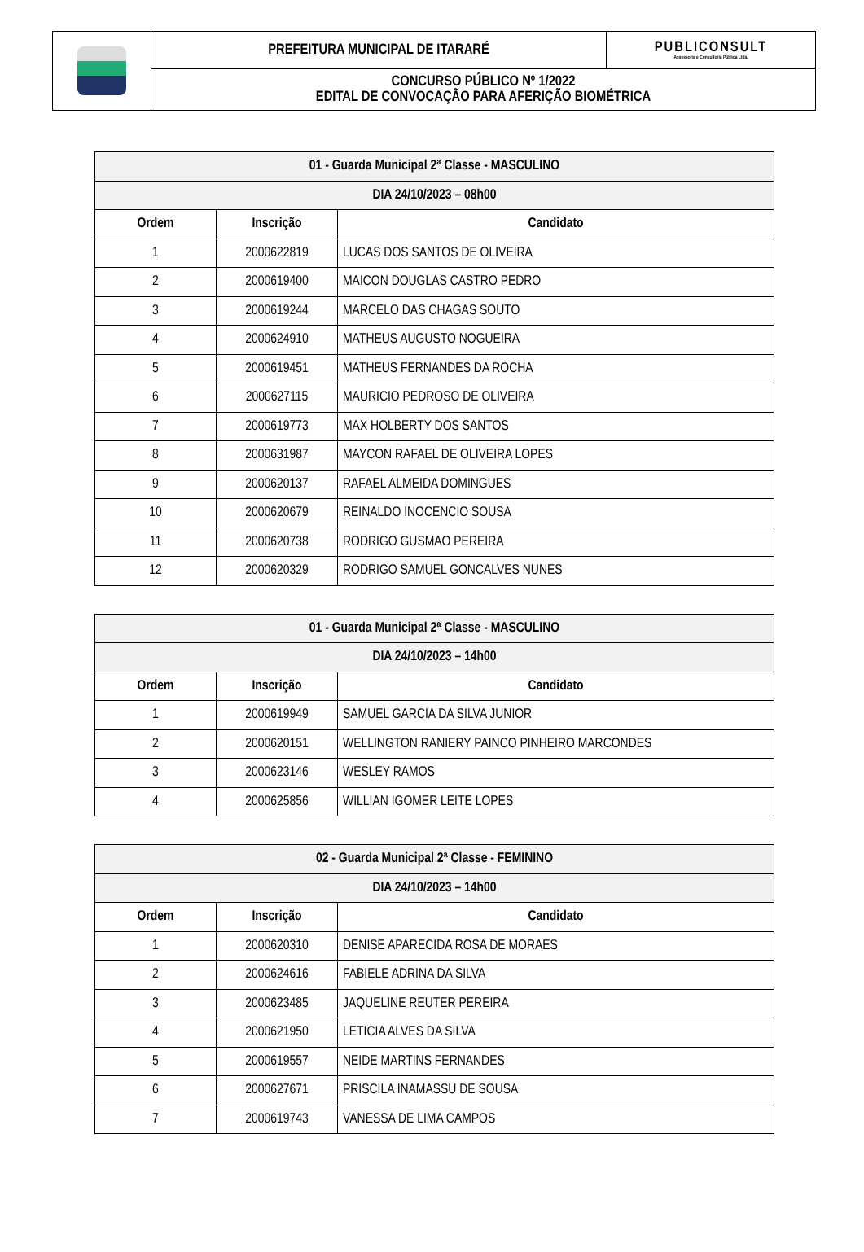| | PREFEITURA MUNICIPAL DE ITARARÉ | PUBLICONSULT Assessoria e Consultoria Pública Ltda. |
| | CONCURSO PÚBLICO Nº 1/2022 EDITAL DE CONVOCAÇÃO PARA AFERIÇÃO BIOMÉTRICA | |
| 01 - Guarda Municipal 2ª Classe - MASCULINO | | |
| --- | --- | --- |
| DIA 24/10/2023 – 08h00 | | |
| Ordem | Inscrição | Candidato |
| 1 | 2000622819 | LUCAS DOS SANTOS DE OLIVEIRA |
| 2 | 2000619400 | MAICON DOUGLAS CASTRO PEDRO |
| 3 | 2000619244 | MARCELO DAS CHAGAS SOUTO |
| 4 | 2000624910 | MATHEUS AUGUSTO NOGUEIRA |
| 5 | 2000619451 | MATHEUS FERNANDES DA ROCHA |
| 6 | 2000627115 | MAURICIO PEDROSO DE OLIVEIRA |
| 7 | 2000619773 | MAX HOLBERTY DOS SANTOS |
| 8 | 2000631987 | MAYCON RAFAEL DE OLIVEIRA LOPES |
| 9 | 2000620137 | RAFAEL ALMEIDA DOMINGUES |
| 10 | 2000620679 | REINALDO INOCENCIO SOUSA |
| 11 | 2000620738 | RODRIGO GUSMAO PEREIRA |
| 12 | 2000620329 | RODRIGO SAMUEL GONCALVES NUNES |
| 01 - Guarda Municipal 2ª Classe - MASCULINO | | |
| --- | --- | --- |
| DIA 24/10/2023 – 14h00 | | |
| Ordem | Inscrição | Candidato |
| 1 | 2000619949 | SAMUEL GARCIA DA SILVA JUNIOR |
| 2 | 2000620151 | WELLINGTON RANIERY PAINCO PINHEIRO MARCONDES |
| 3 | 2000623146 | WESLEY RAMOS |
| 4 | 2000625856 | WILLIAN IGOMER LEITE LOPES |
| 02 - Guarda Municipal 2ª Classe - FEMININO | | |
| --- | --- | --- |
| DIA 24/10/2023 – 14h00 | | |
| Ordem | Inscrição | Candidato |
| 1 | 2000620310 | DENISE APARECIDA ROSA DE MORAES |
| 2 | 2000624616 | FABIELE ADRINA DA SILVA |
| 3 | 2000623485 | JAQUELINE REUTER PEREIRA |
| 4 | 2000621950 | LETICIA ALVES DA SILVA |
| 5 | 2000619557 | NEIDE MARTINS FERNANDES |
| 6 | 2000627671 | PRISCILA INAMASSU DE SOUSA |
| 7 | 2000619743 | VANESSA DE LIMA CAMPOS |